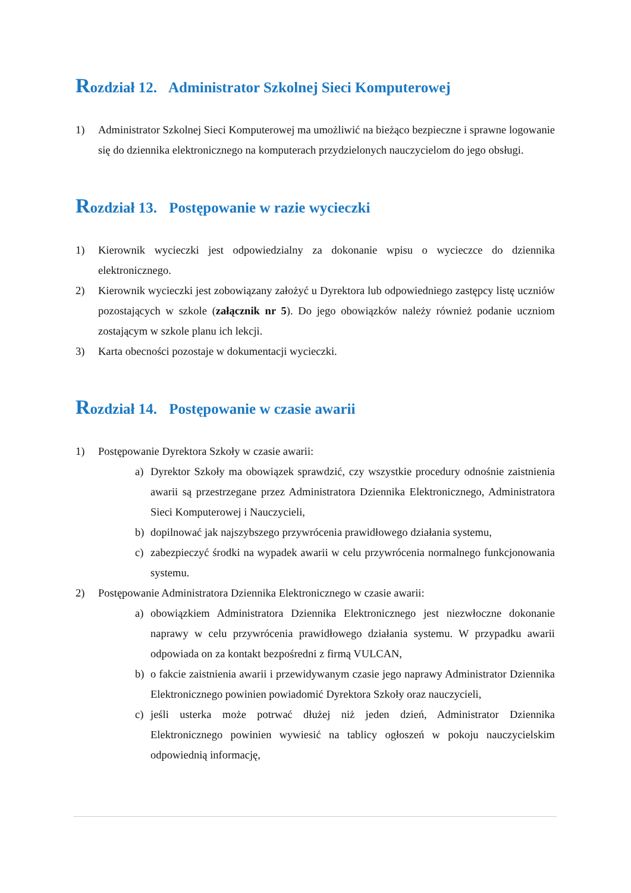Rozdział 12. Administrator Szkolnej Sieci Komputerowej
1) Administrator Szkolnej Sieci Komputerowej ma umożliwić na bieżąco bezpieczne i sprawne logowanie się do dziennika elektronicznego na komputerach przydzielonych nauczycielom do jego obsługi.
Rozdział 13. Postępowanie w razie wycieczki
1) Kierownik wycieczki jest odpowiedzialny za dokonanie wpisu o wycieczce do dziennika elektronicznego.
2) Kierownik wycieczki jest zobowiązany założyć u Dyrektora lub odpowiedniego zastępcy listę uczniów pozostających w szkole (załącznik nr 5). Do jego obowiązków należy również podanie uczniom zostającym w szkole planu ich lekcji.
3) Karta obecności pozostaje w dokumentacji wycieczki.
Rozdział 14. Postępowanie w czasie awarii
1) Postępowanie Dyrektora Szkoły w czasie awarii:
a) Dyrektor Szkoły ma obowiązek sprawdzić, czy wszystkie procedury odnośnie zaistnienia awarii są przestrzegane przez Administratora Dziennika Elektronicznego, Administratora Sieci Komputerowej i Nauczycieli,
b) dopilnować jak najszybszego przywrócenia prawidłowego działania systemu,
c) zabezpieczyć środki na wypadek awarii w celu przywrócenia normalnego funkcjonowania systemu.
2) Postępowanie Administratora Dziennika Elektronicznego w czasie awarii:
a) obowiązkiem Administratora Dziennika Elektronicznego jest niezwłoczne dokonanie naprawy w celu przywrócenia prawidłowego działania systemu. W przypadku awarii odpowiada on za kontakt bezpośredni z firmą VULCAN,
b) o fakcie zaistnienia awarii i przewidywanym czasie jego naprawy Administrator Dziennika Elektronicznego powinien powiadomić Dyrektora Szkoły oraz nauczycieli,
c) jeśli usterka może potrwać dłużej niż jeden dzień, Administrator Dziennika Elektronicznego powinien wywiesić na tablicy ogłoszeń w pokoju nauczycielskim odpowiednią informację,